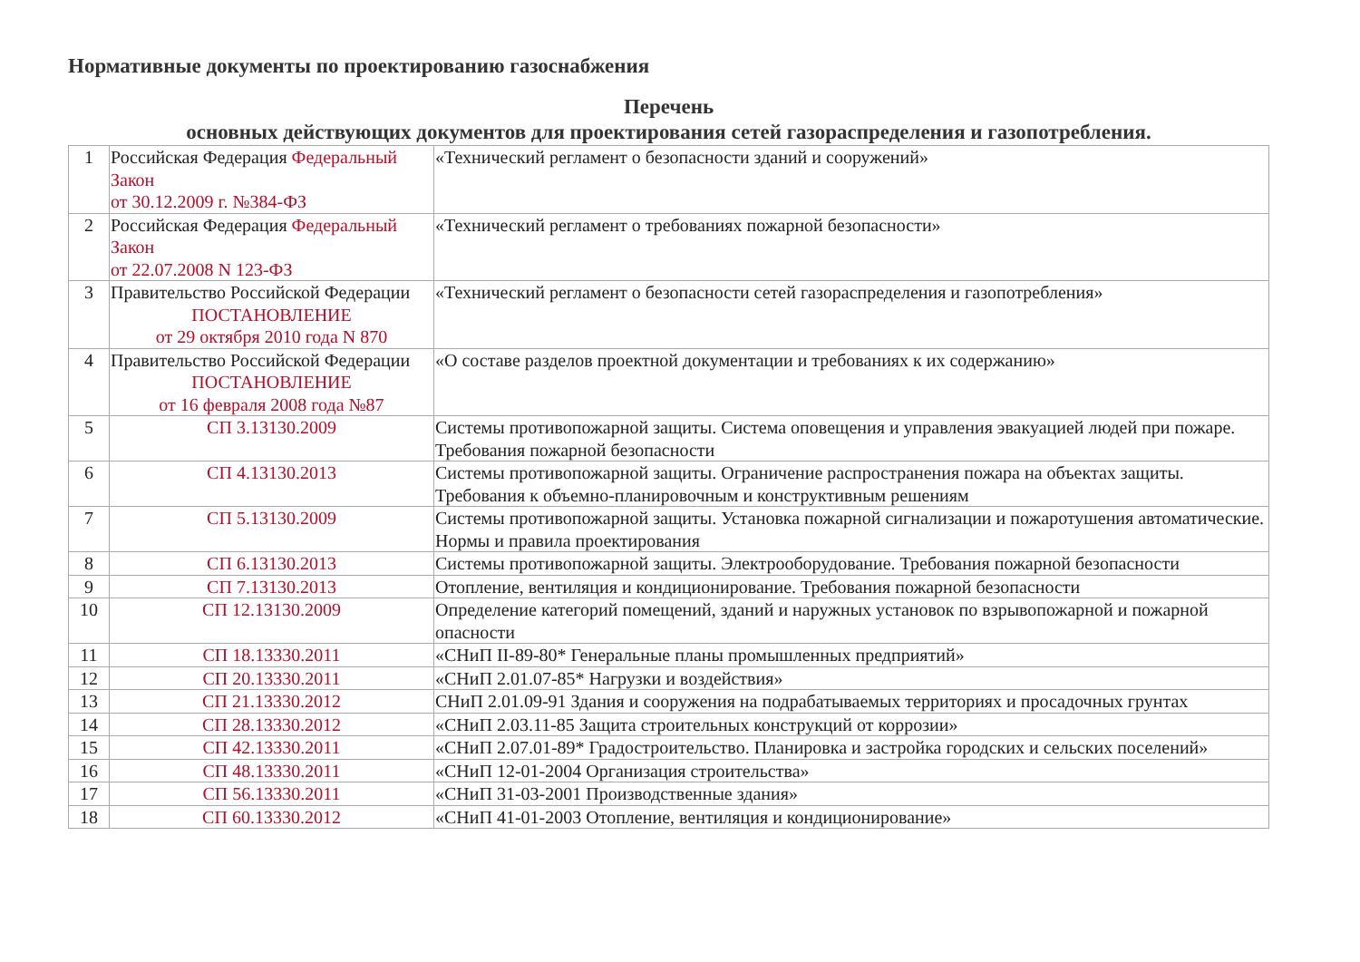Нормативные документы по проектированию газоснабжения
Перечень
основных действующих документов для проектирования сетей газораспределения и газопотребления.
| 1 | Российская Федерация Федеральный Закон от 30.12.2009 г. №384-ФЗ | «Технический регламент о безопасности зданий и сооружений» |
| 2 | Российская Федерация Федеральный Закон от 22.07.2008 N 123-ФЗ | «Технический регламент о требованиях пожарной безопасности» |
| 3 | Правительство Российской Федерации ПОСТАНОВЛЕНИЕ от 29 октября 2010 года N 870 | «Технический регламент о безопасности сетей газораспределения и газопотребления» |
| 4 | Правительство Российской Федерации ПОСТАНОВЛЕНИЕ от 16 февраля 2008 года №87 | «О составе разделов проектной документации и требованиях к их содержанию» |
| 5 | СП 3.13130.2009 | Системы противопожарной защиты. Система оповещения и управления эвакуацией людей при пожаре. Требования пожарной безопасности |
| 6 | СП 4.13130.2013 | Системы противопожарной защиты. Ограничение распространения пожара на объектах защиты. Требования к объемно-планировочным и конструктивным решениям |
| 7 | СП 5.13130.2009 | Системы противопожарной защиты. Установка пожарной сигнализации и пожаротушения автоматические. Нормы и правила проектирования |
| 8 | СП 6.13130.2013 | Системы противопожарной защиты. Электрооборудование. Требования пожарной безопасности |
| 9 | СП 7.13130.2013 | Отопление, вентиляция и кондиционирование. Требования пожарной безопасности |
| 10 | СП 12.13130.2009 | Определение категорий помещений, зданий и наружных установок по взрывопожарной и пожарной опасности |
| 11 | СП 18.13330.2011 | «СНиП II-89-80* Генеральные планы промышленных предприятий» |
| 12 | СП 20.13330.2011 | «СНиП 2.01.07-85* Нагрузки и воздействия» |
| 13 | СП 21.13330.2012 | СНиП 2.01.09-91 Здания и сооружения на подрабатываемых территориях и просадочных грунтах |
| 14 | СП 28.13330.2012 | «СНиП 2.03.11-85 Защита строительных конструкций от коррозии» |
| 15 | СП 42.13330.2011 | «СНиП 2.07.01-89* Градостроительство. Планировка и застройка городских и сельских поселений» |
| 16 | СП 48.13330.2011 | «СНиП 12-01-2004 Организация строительства» |
| 17 | СП 56.13330.2011 | «СНиП 31-03-2001 Производственные здания» |
| 18 | СП 60.13330.2012 | «СНиП 41-01-2003 Отопление, вентиляция и кондиционирование» |